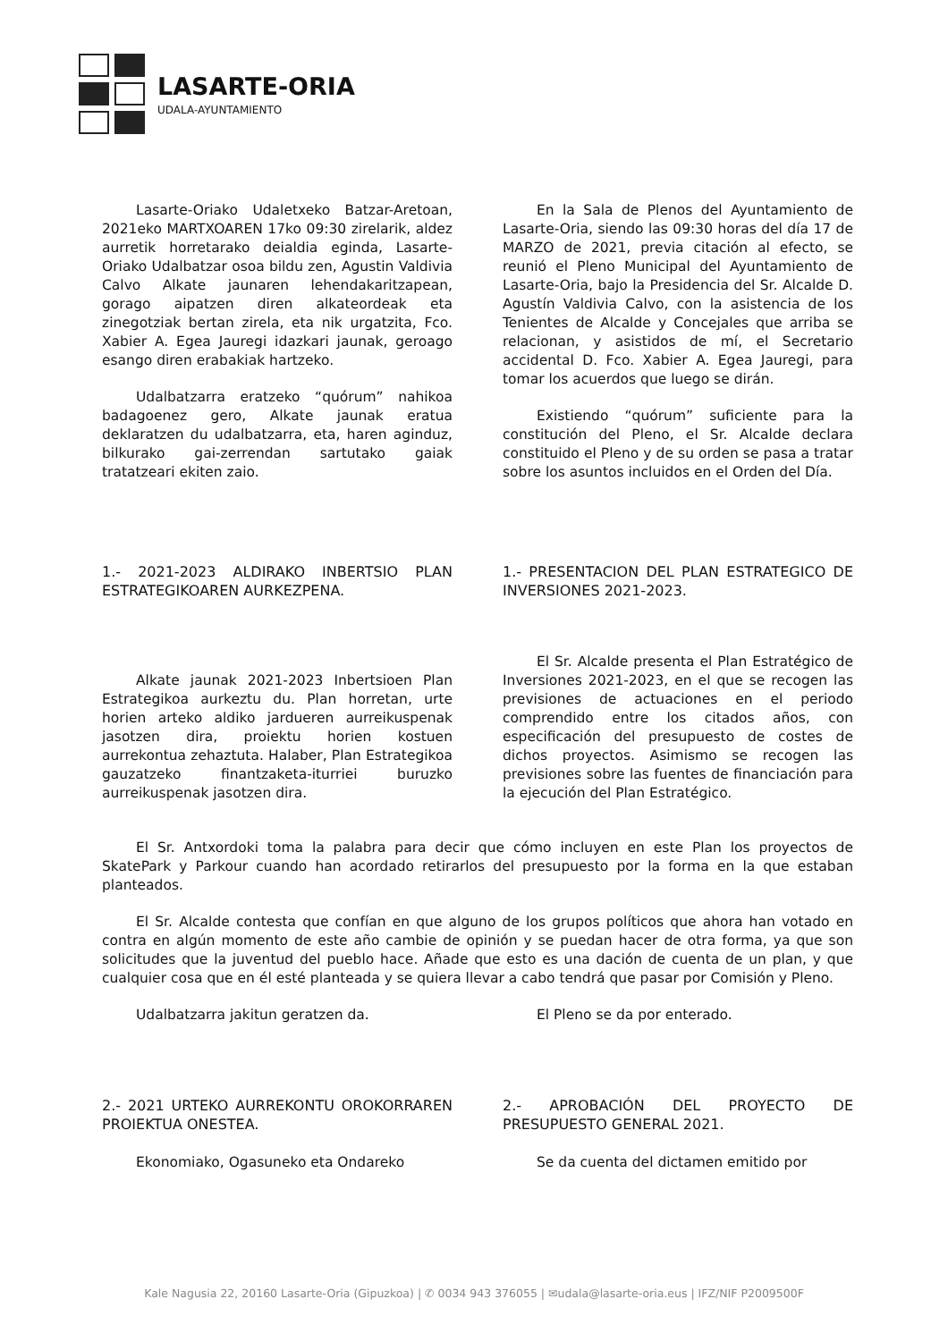LASARTE-ORIA
UDALA-AYUNTAMIENTO
Lasarte-Oriako Udaletxeko Batzar-Aretoan, 2021eko MARTXOAREN 17ko 09:30 zirelarik, aldez aurretik horretarako deialdia eginda, Lasarte-Oriako Udalbatzar osoa bildu zen, Agustin Valdivia Calvo Alkate jaunaren lehendakaritzapean, gorago aipatzen diren alkateordeak eta zinegotziak bertan zirela, eta nik urgatzita, Fco. Xabier A. Egea Jauregi idazkari jaunak, geroago esango diren erabakiak hartzeko.
Udalbatzarra eratzeko “quórum” nahikoa badagoenez gero, Alkate jaunak eratua deklaratzen du udalbatzarra, eta, haren aginduz, bilkurako gai-zerrendan sartutako gaiak tratatzeari ekiten zaio.
En la Sala de Plenos del Ayuntamiento de Lasarte-Oria, siendo las 09:30 horas del día 17 de MARZO de 2021, previa citación al efecto, se reunió el Pleno Municipal del Ayuntamiento de Lasarte-Oria, bajo la Presidencia del Sr. Alcalde D. Agustín Valdivia Calvo, con la asistencia de los Tenientes de Alcalde y Concejales que arriba se relacionan, y asistidos de mí, el Secretario accidental D. Fco. Xabier A. Egea Jauregi, para tomar los acuerdos que luego se dirán.
Existiendo “quórum” suficiente para la constitución del Pleno, el Sr. Alcalde declara constituido el Pleno y de su orden se pasa a tratar sobre los asuntos incluidos en el Orden del Día.
1.- 2021-2023 ALDIRAKO INBERTSIO PLAN ESTRATEGIKOAREN AURKEZPENA.
Alkate jaunak 2021-2023 Inbertsioen Plan Estrategikoa aurkeztu du. Plan horretan, urte horien arteko aldiko jardueren aurreikuspenak jasotzen dira, proiektu horien kostuen aurrekontua zehaztuta. Halaber, Plan Estrategikoa gauzatzeko finantzaketa-iturriei buruzko aurreikuspenak jasotzen dira.
1.- PRESENTACION DEL PLAN ESTRATEGICO DE INVERSIONES 2021-2023.
El Sr. Alcalde presenta el Plan Estratégico de Inversiones 2021-2023, en el que se recogen las previsiones de actuaciones en el periodo comprendido entre los citados años, con especificación del presupuesto de costes de dichos proyectos. Asimismo se recogen las previsiones sobre las fuentes de financiación para la ejecución del Plan Estratégico.
El Sr. Antxordoki toma la palabra para decir que cómo incluyen en este Plan los proyectos de SkatePark y Parkour cuando han acordado retirarlos del presupuesto por la forma en la que estaban planteados.
El Sr. Alcalde contesta que confían en que alguno de los grupos políticos que ahora han votado en contra en algún momento de este año cambie de opinión y se puedan hacer de otra forma, ya que son solicitudes que la juventud del pueblo hace. Añade que esto es una dación de cuenta de un plan, y que cualquier cosa que en él esté planteada y se quiera llevar a cabo tendrá que pasar por Comisión y Pleno.
Udalbatzarra jakitun geratzen da. El Pleno se da por enterado.
2.- 2021 URTEKO AURREKONTU OROKORRAREN PROIEKTUA ONESTEA.
Ekonomiako, Ogasuneko eta Ondareko
2.- APROBACIÓN DEL PROYECTO DE PRESUPUESTO GENERAL 2021.
Se da cuenta del dictamen emitido por
Kale Nagusia 22, 20160 Lasarte-Oria (Gipuzkoa) | ✆ 0034 943 376055 | ✉udala@lasarte-oria.eus | IFZ/NIF P2009500F